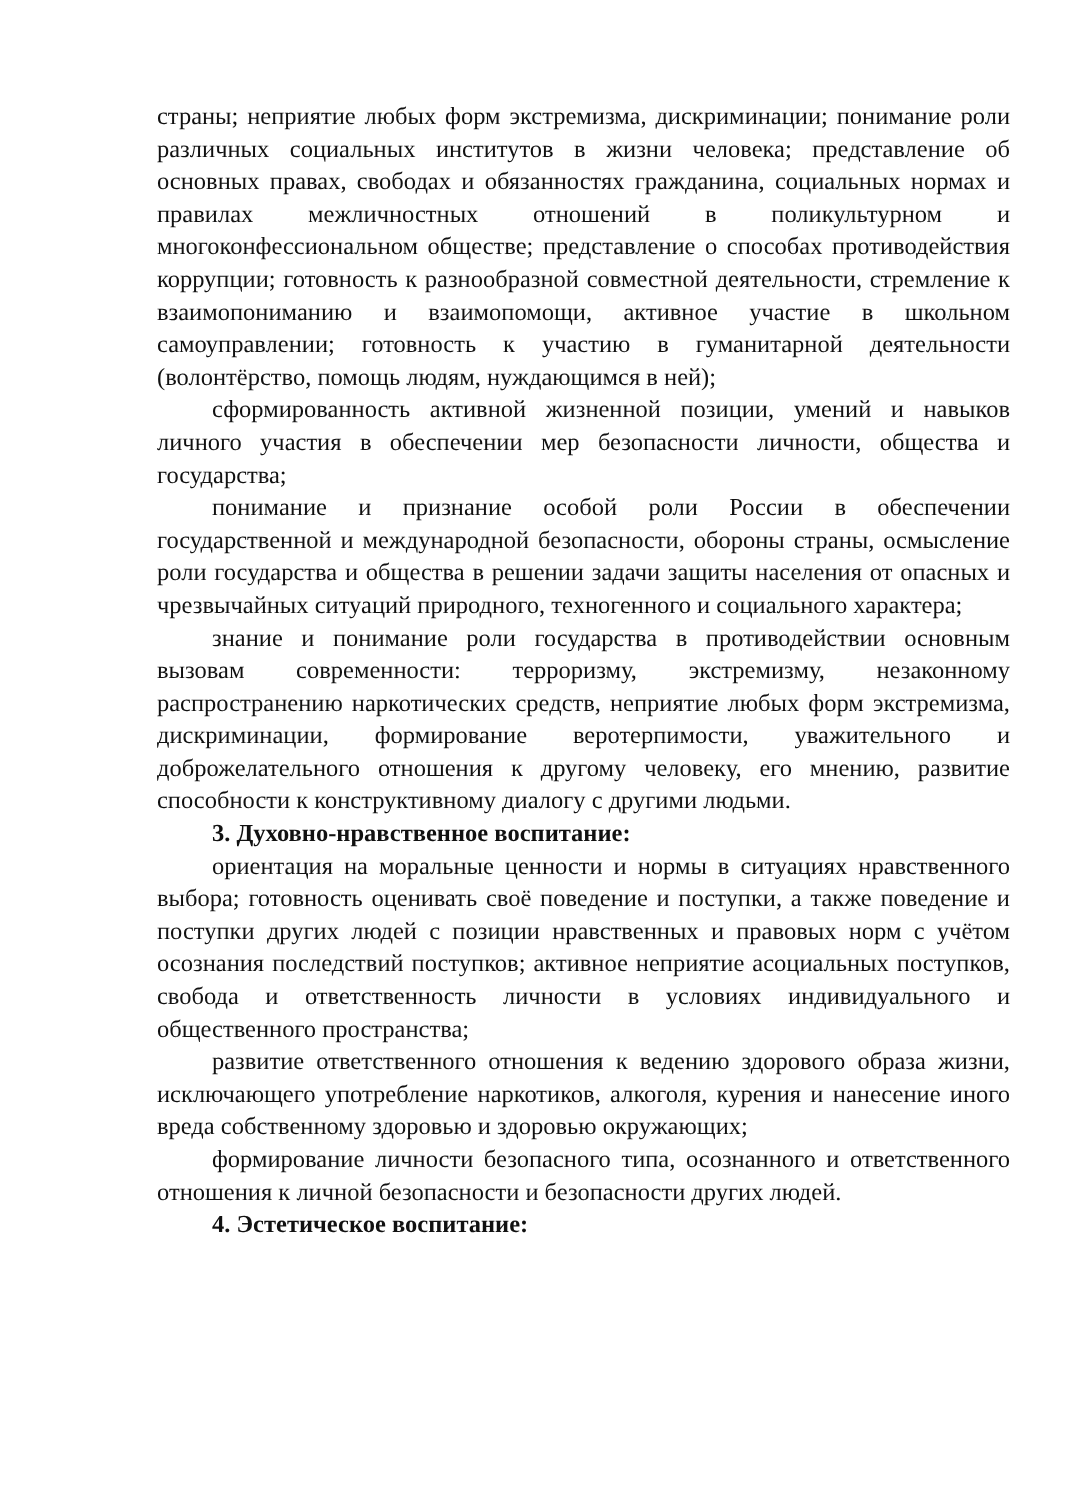страны; неприятие любых форм экстремизма, дискриминации; понимание роли различных социальных институтов в жизни человека; представление об основных правах, свободах и обязанностях гражданина, социальных нормах и правилах межличностных отношений в поликультурном и многоконфессиональном обществе; представление о способах противодействия коррупции; готовность к разнообразной совместной деятельности, стремление к взаимопониманию и взаимопомощи, активное участие в школьном самоуправлении; готовность к участию в гуманитарной деятельности (волонтёрство, помощь людям, нуждающимся в ней);
сформированность активной жизненной позиции, умений и навыков личного участия в обеспечении мер безопасности личности, общества и государства;
понимание и признание особой роли России в обеспечении государственной и международной безопасности, обороны страны, осмысление роли государства и общества в решении задачи защиты населения от опасных и чрезвычайных ситуаций природного, техногенного и социального характера;
знание и понимание роли государства в противодействии основным вызовам современности: терроризму, экстремизму, незаконному распространению наркотических средств, неприятие любых форм экстремизма, дискриминации, формирование веротерпимости, уважительного и доброжелательного отношения к другому человеку, его мнению, развитие способности к конструктивному диалогу с другими людьми.
3. Духовно-нравственное воспитание:
ориентация на моральные ценности и нормы в ситуациях нравственного выбора; готовность оценивать своё поведение и поступки, а также поведение и поступки других людей с позиции нравственных и правовых норм с учётом осознания последствий поступков; активное неприятие асоциальных поступков, свобода и ответственность личности в условиях индивидуального и общественного пространства;
развитие ответственного отношения к ведению здорового образа жизни, исключающего употребление наркотиков, алкоголя, курения и нанесение иного вреда собственному здоровью и здоровью окружающих;
формирование личности безопасного типа, осознанного и ответственного отношения к личной безопасности и безопасности других людей.
4. Эстетическое воспитание: